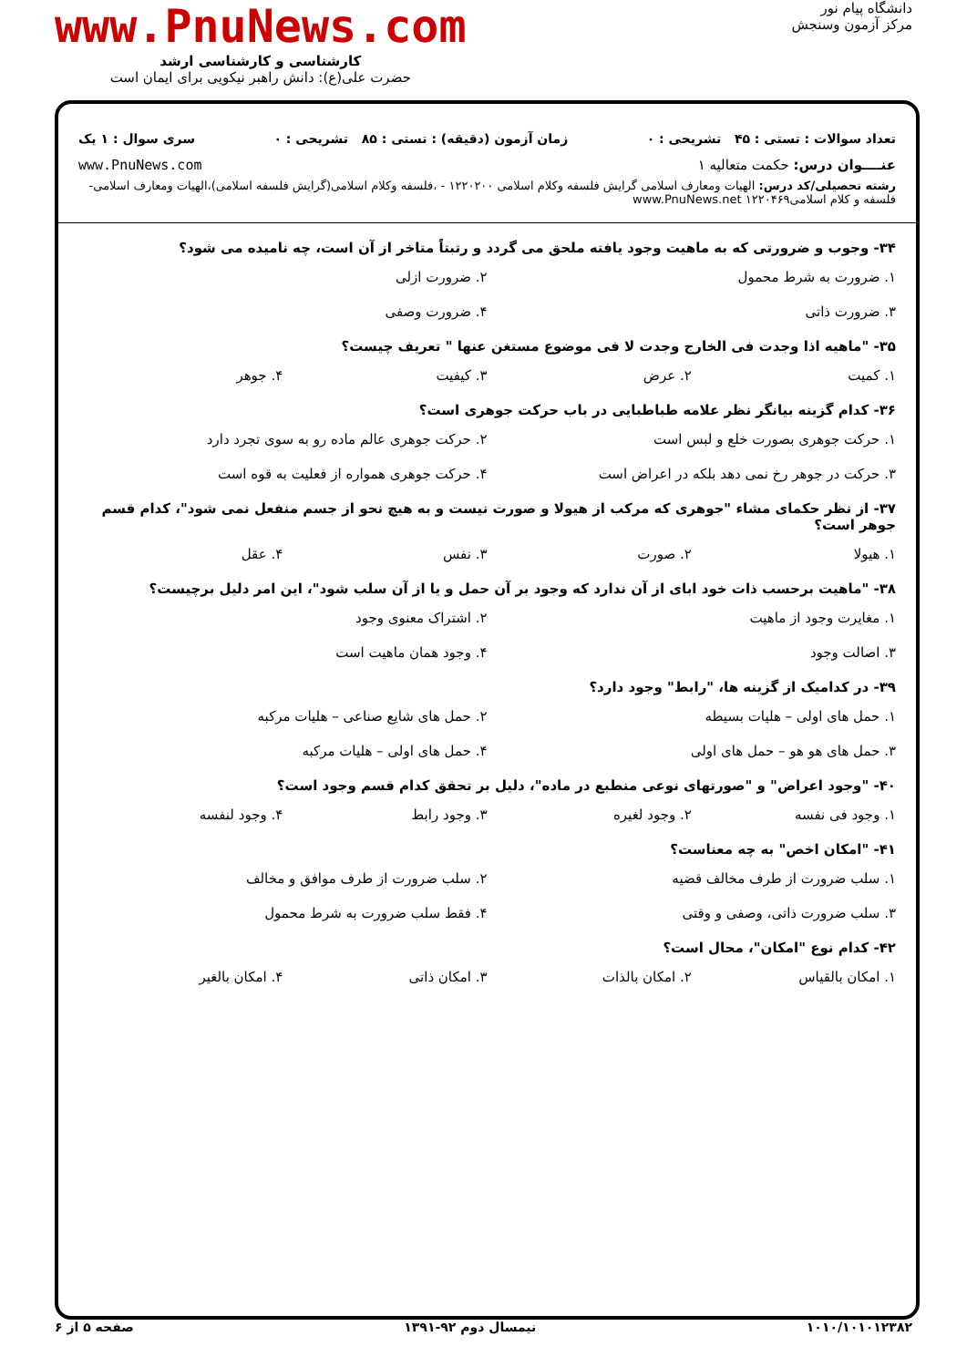دانشگاه پیام نور
مرکز آزمون وسنجش
www.PnuNews.com
کارشناسی و کارشناسی ارشد
حضرت علی(ع): دانش راهبر نیکویی برای ایمان است
تعداد سوالات : تستی : ۴۵ تشریحی : ۰ زمان آزمون (دقیقه) : تستی : ۸۵ تشریحی : ۰ سری سوال : ۱ یک
عنــــوان درس: حکمت متعالیه ۱ www.PnuNews.com
رشته تحصیلی/کد درس: الهیات ومعارف اسلامی گرایش فلسفه وکلام اسلامی ۱۲۲۰۲۰۰ - ،فلسفه وکلام اسلامی(گرایش فلسفه اسلامی)،الهیات ومعارف اسلامی-فلسفه و کلام اسلامی۱۲۲۰۴۶۹ www.PnuNews.net
۳۴- وجوب و ضرورتی که به ماهیت وجود یافته ملحق می گردد و رتبتاً متاخر از آن است، چه نامیده می شود؟
۱. ضرورت به شرط محمول ۲. ضرورت ازلی
۳. ضرورت ذاتی ۴. ضرورت وصفی
۳۵- "ماهیه اذا وجدت فی الخارج وجدت لا فی موضوع مستغن عنها " تعریف چیست؟
۱. کمیت ۲. عرض ۳. کیفیت ۴. جوهر
۳۶- کدام گزینه بیانگر نظر علامه طباطبایی در باب حرکت جوهری است؟
۱. حرکت جوهری بصورت خلع و لبس است ۲. حرکت جوهری عالم ماده رو به سوی تجرد دارد
۳. حرکت در جوهر رخ نمی دهد بلکه در اعراض است ۴. حرکت جوهری همواره از فعلیت به قوه است
۳۷- از نظر حکمای مشاء "جوهری که مرکب از هیولا و صورت نیست و به هیچ نحو از جسم منفعل نمی شود"، کدام قسم جوهر است؟
۱. هیولا ۲. صورت ۳. نفس ۴. عقل
۳۸- "ماهیت برحسب ذات خود ابای از آن ندارد که وجود بر آن حمل و یا از آن سلب شود"، این امر دلیل برچیست؟
۱. مغایرت وجود از ماهیت ۲. اشتراک معنوی وجود
۳. اصالت وجود ۴. وجود همان ماهیت است
۳۹- در کدامیک از گزینه ها، "رابط" وجود دارد؟
۱. حمل های اولی – هلیات بسیطه ۲. حمل های شایع صناعی – هلیات مرکبه
۳. حمل های هو هو – حمل های اولی ۴. حمل های اولی – هلیات مرکبه
۴۰- "وجود اعراض" و "صورتهای نوعی منطبع در ماده"، دلیل بر تحقق کدام قسم وجود است؟
۱. وجود فی نفسه ۲. وجود لغیره ۳. وجود رابط ۴. وجود لنفسه
۴۱- "امکان اخص" به چه معناست؟
۱. سلب ضرورت از طرف مخالف قضیه ۲. سلب ضرورت از طرف موافق و مخالف
۳. سلب ضرورت ذاتی، وصفی و وقتی ۴. فقط سلب ضرورت به شرط محمول
۴۲- کدام نوع "امکان"، محال است؟
۱. امکان بالقیاس ۲. امکان بالذات ۳. امکان ذاتی ۴. امکان بالغیر
۱۰۱۰/۱۰۱۰۱۲۳۸۲ نیمسال دوم ۹۲-۱۳۹۱ صفحه ۵ از ۶